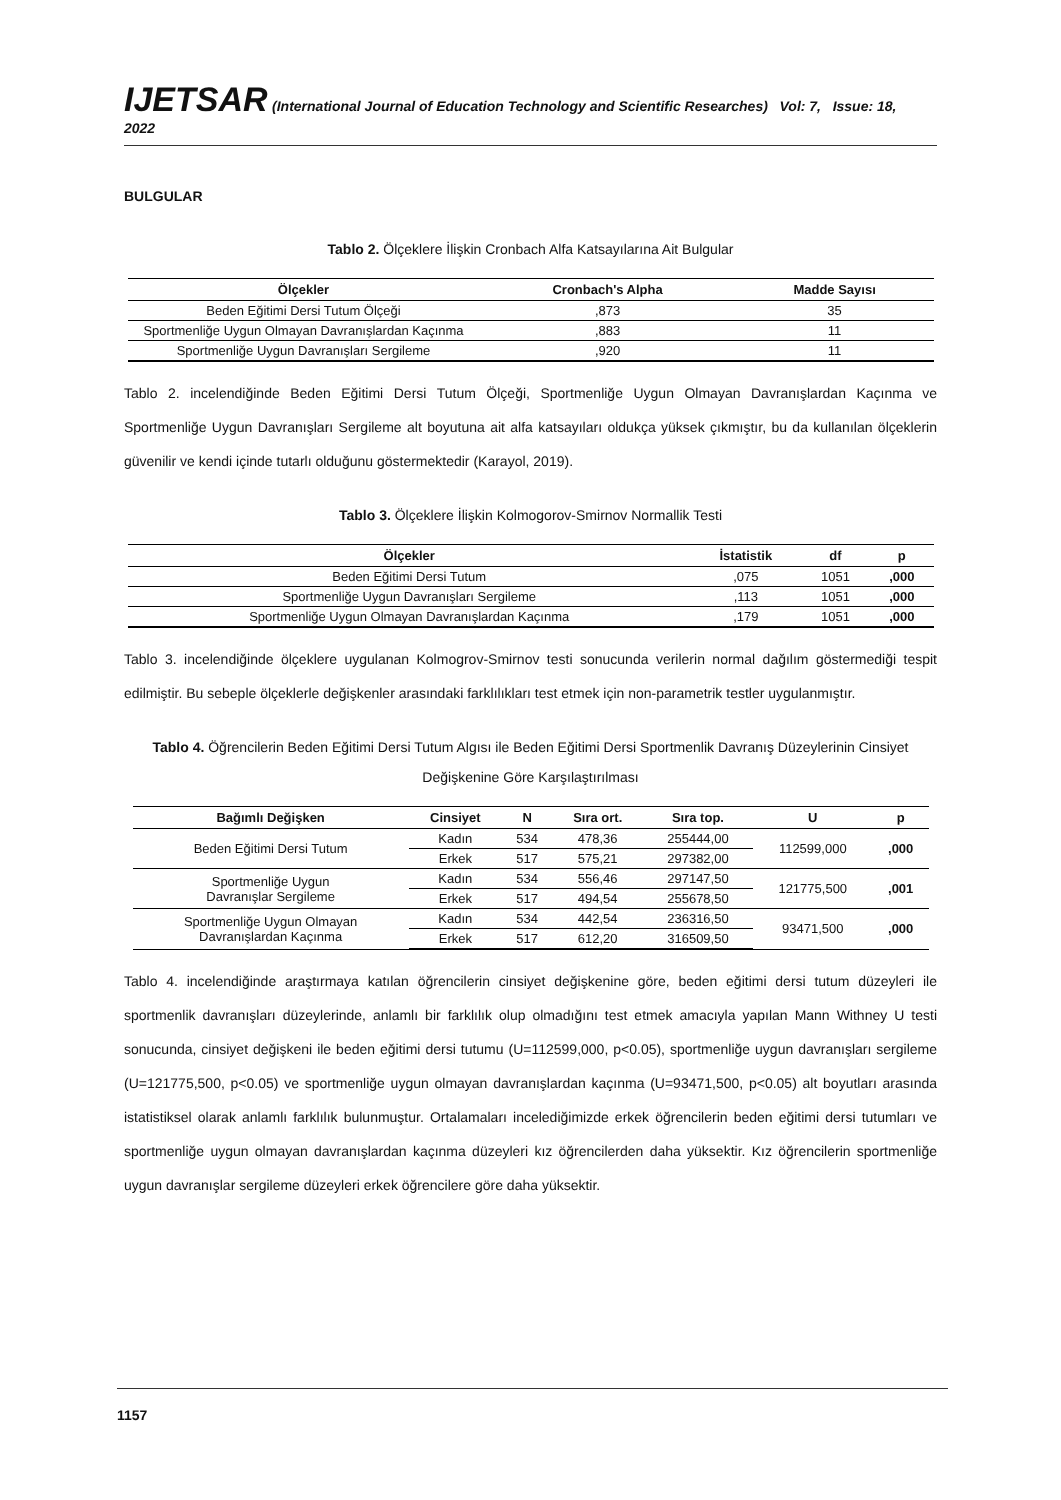IJETSAR (International Journal of Education Technology and Scientific Researches) Vol: 7, Issue: 18, 2022
BULGULAR
Tablo 2. Ölçeklere İlişkin Cronbach Alfa Katsayılarına Ait Bulgular
| Ölçekler | Cronbach's Alpha | Madde Sayısı |
| --- | --- | --- |
| Beden Eğitimi Dersi Tutum Ölçeği | ,873 | 35 |
| Sportmenliğe Uygun Olmayan Davranışlardan Kaçınma | ,883 | 11 |
| Sportmenliğe Uygun Davranışları Sergileme | ,920 | 11 |
Tablo 2. incelendiğinde Beden Eğitimi Dersi Tutum Ölçeği, Sportmenliğe Uygun Olmayan Davranışlardan Kaçınma ve Sportmenliğe Uygun Davranışları Sergileme alt boyutuna ait alfa katsayıları oldukça yüksek çıkmıştır, bu da kullanılan ölçeklerin güvenilir ve kendi içinde tutarlı olduğunu göstermektedir (Karayol, 2019).
Tablo 3. Ölçeklere İlişkin Kolmogorov-Smirnov Normallik Testi
| Ölçekler | İstatistik | df | p |
| --- | --- | --- | --- |
| Beden Eğitimi Dersi Tutum | ,075 | 1051 | ,000 |
| Sportmenliğe Uygun Davranışları Sergileme | ,113 | 1051 | ,000 |
| Sportmenliğe Uygun Olmayan Davranışlardan Kaçınma | ,179 | 1051 | ,000 |
Tablo 3. incelendiğinde ölçeklere uygulanan Kolmogrov-Smirnov testi sonucunda verilerin normal dağılım göstermediği tespit edilmiştir. Bu sebeple ölçeklerle değişkenler arasındaki farklılıkları test etmek için non-parametrik testler uygulanmıştır.
Tablo 4. Öğrencilerin Beden Eğitimi Dersi Tutum Algısı ile Beden Eğitimi Dersi Sportmenlik Davranış Düzeylerinin Cinsiyet Değişkenine Göre Karşılaştırılması
| Bağımlı Değişken | Cinsiyet | N | Sıra ort. | Sıra top. | U | p |
| --- | --- | --- | --- | --- | --- | --- |
| Beden Eğitimi Dersi Tutum | Kadın | 534 | 478,36 | 255444,00 | 112599,000 | ,000 |
| | Erkek | 517 | 575,21 | 297382,00 | | |
| Sportmenliğe Uygun Davranışlar Sergileme | Kadın | 534 | 556,46 | 297147,50 | 121775,500 | ,001 |
| | Erkek | 517 | 494,54 | 255678,50 | | |
| Sportmenliğe Uygun Olmayan Davranışlardan Kaçınma | Kadın | 534 | 442,54 | 236316,50 | 93471,500 | ,000 |
| | Erkek | 517 | 612,20 | 316509,50 | | |
Tablo 4. incelendiğinde araştırmaya katılan öğrencilerin cinsiyet değişkenine göre, beden eğitimi dersi tutum düzeyleri ile sportmenlik davranışları düzeylerinde, anlamlı bir farklılık olup olmadığını test etmek amacıyla yapılan Mann Withney U testi sonucunda, cinsiyet değişkeni ile beden eğitimi dersi tutumu (U=112599,000, p<0.05), sportmenliğe uygun davranışları sergileme (U=121775,500, p<0.05) ve sportmenliğe uygun olmayan davranışlardan kaçınma (U=93471,500, p<0.05) alt boyutları arasında istatistiksel olarak anlamlı farklılık bulunmuştur. Ortalamaları incelediğimizde erkek öğrencilerin beden eğitimi dersi tutumları ve sportmenliğe uygun olmayan davranışlardan kaçınma düzeyleri kız öğrencilerden daha yüksektir. Kız öğrencilerin sportmenliğe uygun davranışlar sergileme düzeyleri erkek öğrencilere göre daha yüksektir.
1157